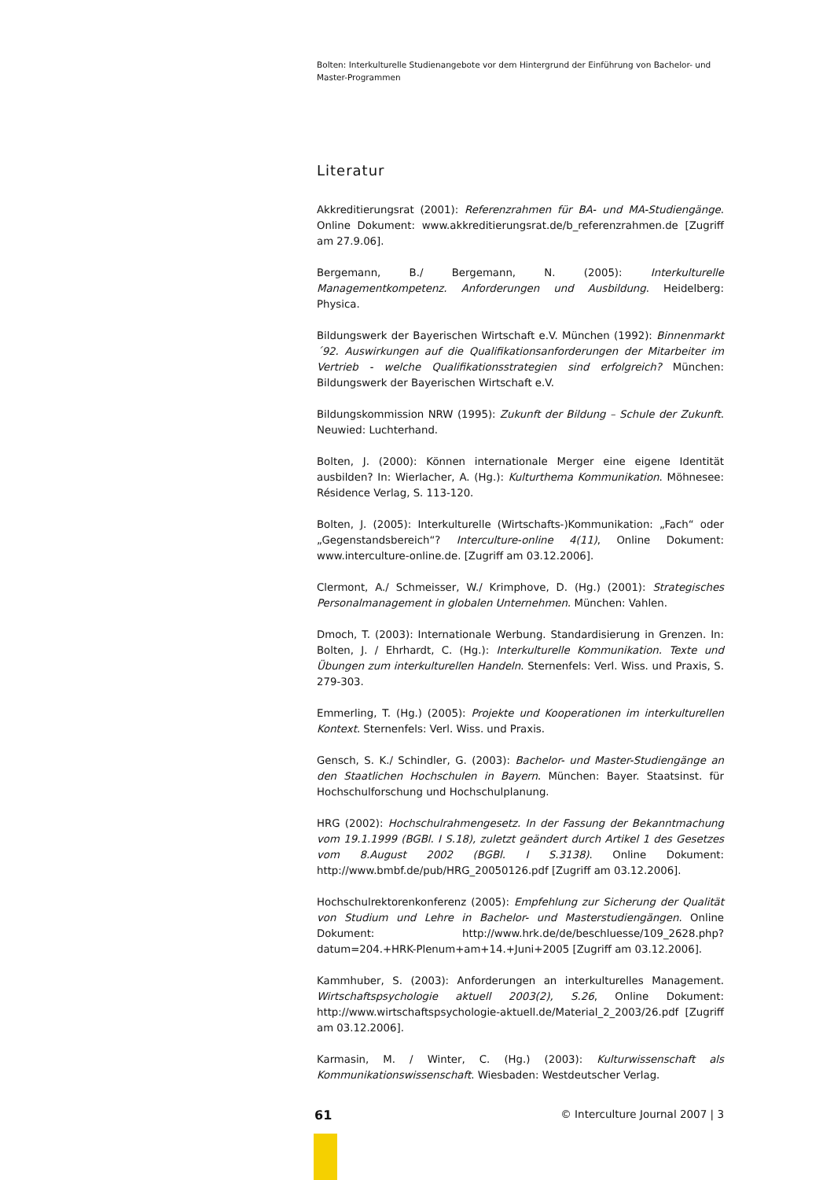Bolten: Interkulturelle Studienangebote vor dem Hintergrund der Einführung von Bachelor- und Master-Programmen
Literatur
Akkreditierungsrat (2001): Referenzrahmen für BA- und MA-Studiengänge. Online Dokument: www.akkreditierungsrat.de/b_referenzrahmen.de [Zugriff am 27.9.06].
Bergemann, B./ Bergemann, N. (2005): Interkulturelle Managementkompetenz. Anforderungen und Ausbildung. Heidelberg: Physica.
Bildungswerk der Bayerischen Wirtschaft e.V. München (1992): Binnenmarkt ´92. Auswirkungen auf die Qualifikationsanforderungen der Mitarbeiter im Vertrieb - welche Qualifikationsstrategien sind erfolgreich? München: Bildungswerk der Bayerischen Wirtschaft e.V.
Bildungskommission NRW (1995): Zukunft der Bildung – Schule der Zukunft. Neuwied: Luchterhand.
Bolten, J. (2000): Können internationale Merger eine eigene Identität ausbilden? In: Wierlacher, A. (Hg.): Kulturthema Kommunikation. Möhnesee: Résidence Verlag, S. 113-120.
Bolten, J. (2005): Interkulturelle (Wirtschafts-)Kommunikation: „Fach“ oder „Gegenstandsbereich“? Interculture-online 4(11), Online Dokument: www.interculture-online.de. [Zugriff am 03.12.2006].
Clermont, A./ Schmeisser, W./ Krimphove, D. (Hg.) (2001): Strategisches Personalmanagement in globalen Unternehmen. München: Vahlen.
Dmoch, T. (2003): Internationale Werbung. Standardisierung in Grenzen. In: Bolten, J. / Ehrhardt, C. (Hg.): Interkulturelle Kommunikation. Texte und Übungen zum interkulturellen Handeln. Sternenfels: Verl. Wiss. und Praxis, S. 279-303.
Emmerling, T. (Hg.) (2005): Projekte und Kooperationen im interkulturellen Kontext. Sternenfels: Verl. Wiss. und Praxis.
Gensch, S. K./ Schindler, G. (2003): Bachelor- und Master-Studiengänge an den Staatlichen Hochschulen in Bayern. München: Bayer. Staatsinst. für Hochschulforschung und Hochschulplanung.
HRG (2002): Hochschulrahmengesetz. In der Fassung der Bekanntmachung vom 19.1.1999 (BGBl. I S.18), zuletzt geändert durch Artikel 1 des Gesetzes vom 8.August 2002 (BGBl. I S.3138). Online Dokument: http://www.bmbf.de/pub/HRG_20050126.pdf [Zugriff am 03.12.2006].
Hochschulrektorenkonferenz (2005): Empfehlung zur Sicherung der Qualität von Studium und Lehre in Bachelor- und Masterstudiengängen. Online Dokument: http://www.hrk.de/de/beschluesse/109_2628.php?datum=204.+HRK-Plenum+am+14.+Juni+2005 [Zugriff am 03.12.2006].
Kammhuber, S. (2003): Anforderungen an interkulturelles Management. Wirtschaftspsychologie aktuell 2003(2), S.26, Online Dokument: http://www.wirtschaftspsychologie-aktuell.de/Material_2_2003/26.pdf [Zugriff am 03.12.2006].
Karmasin, M. / Winter, C. (Hg.) (2003): Kulturwissenschaft als Kommunikationswissenschaft. Wiesbaden: Westdeutscher Verlag.
61 © Interculture Journal 2007 | 3